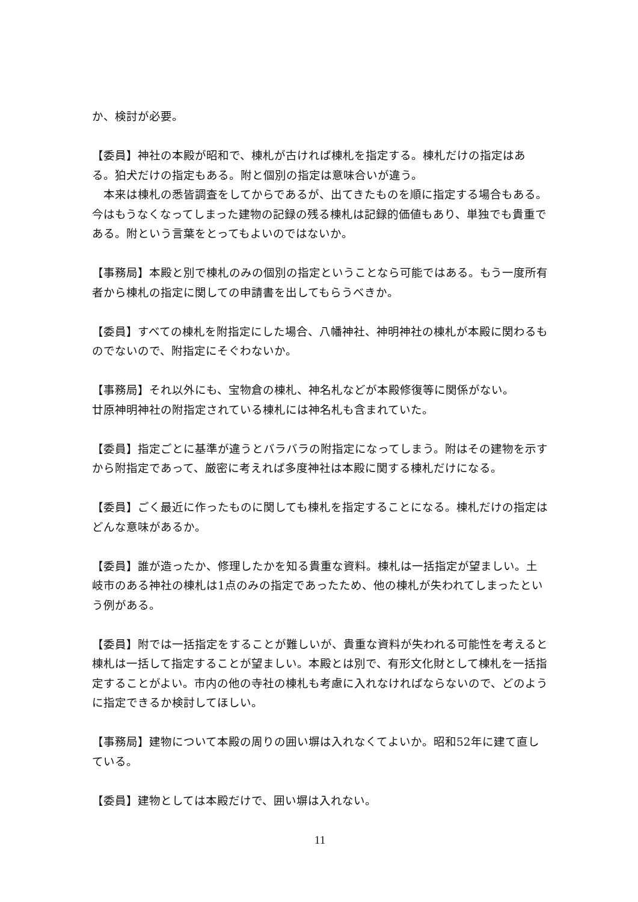か、検討が必要。
【委員】神社の本殿が昭和で、棟札が古ければ棟札を指定する。棟札だけの指定はある。狛犬だけの指定もある。附と個別の指定は意味合いが違う。
　本来は棟札の悉皆調査をしてからであるが、出てきたものを順に指定する場合もある。今はもうなくなってしまった建物の記録の残る棟札は記録的価値もあり、単独でも貴重である。附という言葉をとってもよいのではないか。
【事務局】本殿と別で棟札のみの個別の指定ということなら可能ではある。もう一度所有者から棟札の指定に関しての申請書を出してもらうべきか。
【委員】すべての棟札を附指定にした場合、八幡神社、神明神社の棟札が本殿に関わるものでないので、附指定にそぐわないか。
【事務局】それ以外にも、宝物倉の棟札、神名札などが本殿修復等に関係がない。
廿原神明神社の附指定されている棟札には神名札も含まれていた。
【委員】指定ごとに基準が違うとバラバラの附指定になってしまう。附はその建物を示すから附指定であって、厳密に考えれば多度神社は本殿に関する棟札だけになる。
【委員】ごく最近に作ったものに関しても棟札を指定することになる。棟札だけの指定はどんな意味があるか。
【委員】誰が造ったか、修理したかを知る貴重な資料。棟札は一括指定が望ましい。土岐市のある神社の棟札は1点のみの指定であったため、他の棟札が失われてしまったという例がある。
【委員】附では一括指定をすることが難しいが、貴重な資料が失われる可能性を考えると棟札は一括して指定することが望ましい。本殿とは別で、有形文化財として棟札を一括指定することがよい。市内の他の寺社の棟札も考慮に入れなければならないので、どのように指定できるか検討してほしい。
【事務局】建物について本殿の周りの囲い塀は入れなくてよいか。昭和52年に建て直している。
【委員】建物としては本殿だけで、囲い塀は入れない。
11